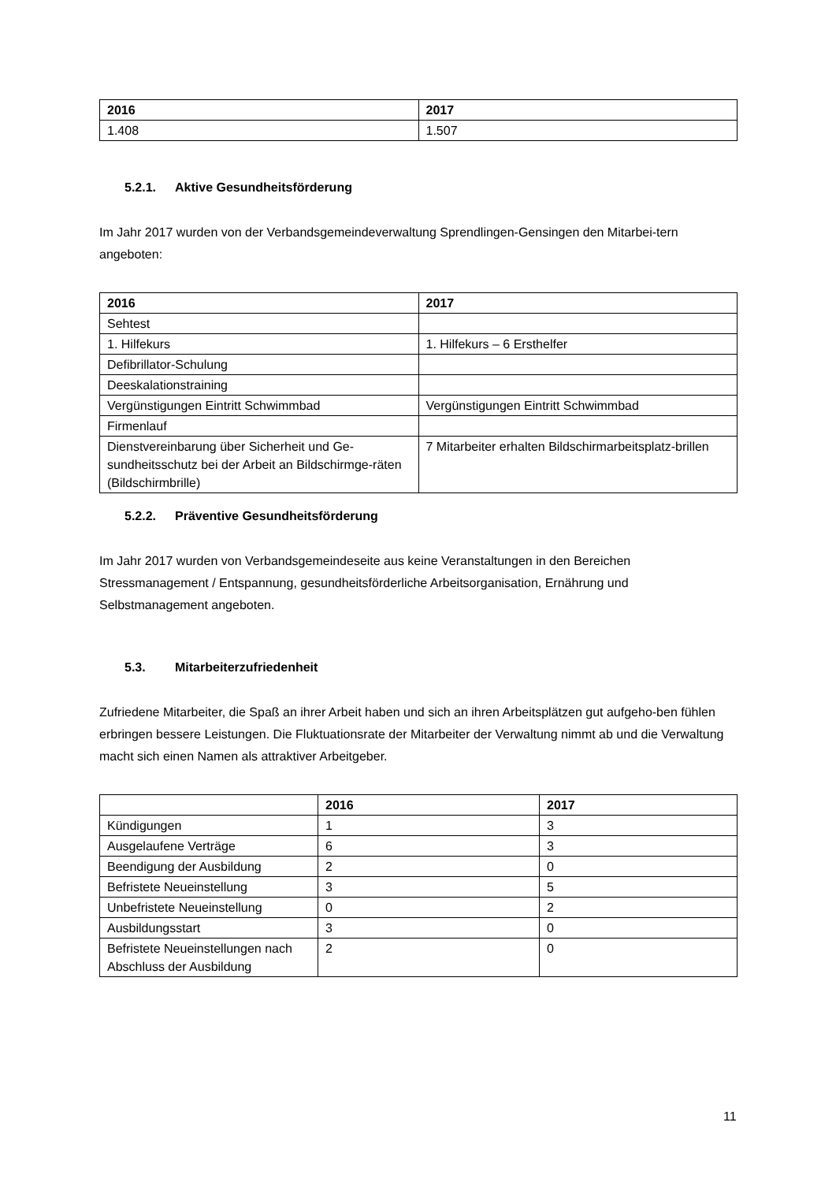| 2016 | 2017 |
| --- | --- |
| 1.408 | 1.507 |
5.2.1. Aktive Gesundheitsförderung
Im Jahr 2017 wurden von der Verbandsgemeindeverwaltung Sprendlingen-Gensingen den Mitarbei-tern angeboten:
| 2016 | 2017 |
| --- | --- |
| Sehtest | |
| 1. Hilfekurs | 1. Hilfekurs – 6 Ersthelfer |
| Defibrillator-Schulung | |
| Deeskalationstraining | |
| Vergünstigungen Eintritt Schwimmbad | Vergünstigungen Eintritt Schwimmbad |
| Firmenlauf | |
| Dienstvereinbarung über Sicherheit und Ge-sundheitsschutz bei der Arbeit an Bildschirmge-räten (Bildschirmbrille) | 7 Mitarbeiter erhalten Bildschirmarbeitsplatz-brillen |
5.2.2. Präventive Gesundheitsförderung
Im Jahr 2017 wurden von Verbandsgemeindeseite aus keine Veranstaltungen in den Bereichen Stressmanagement / Entspannung, gesundheitsförderliche Arbeitsorganisation, Ernährung und Selbstmanagement angeboten.
5.3. Mitarbeiterzufriedenheit
Zufriedene Mitarbeiter, die Spaß an ihrer Arbeit haben und sich an ihren Arbeitsplätzen gut aufgeho-ben fühlen erbringen bessere Leistungen. Die Fluktuationsrate der Mitarbeiter der Verwaltung nimmt ab und die Verwaltung macht sich einen Namen als attraktiver Arbeitgeber.
| | 2016 | 2017 |
| --- | --- | --- |
| Kündigungen | 1 | 3 |
| Ausgelaufene Verträge | 6 | 3 |
| Beendigung der Ausbildung | 2 | 0 |
| Befristete Neueinstellung | 3 | 5 |
| Unbefristete Neueinstellung | 0 | 2 |
| Ausbildungsstart | 3 | 0 |
| Befristete Neueinstellungen nach Abschluss der Ausbildung | 2 | 0 |
11